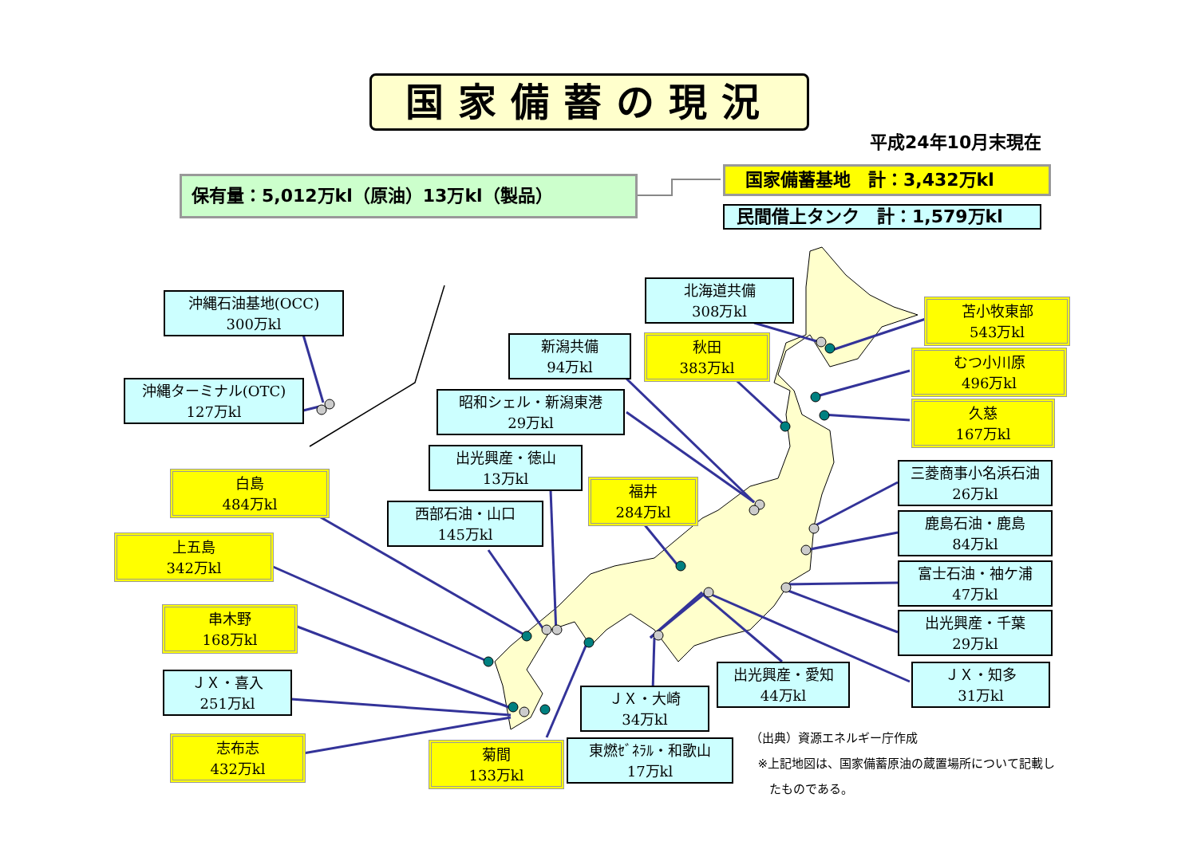国家備蓄の現況
平成24年10月末現在
保有量：5,012万kl（原油）13万kl（製品） 国家備蓄基地　計：3,432万kl
民間借上タンク　計：1,579万kl
沖縄石油基地(OCC)
300万kl
沖縄ターミナル(OTC)
127万kl
北海道共備
308万kl
苫小牧東部
543万kl
新潟共備
94万kl
秋田
383万kl
むつ小川原
496万kl
昭和シェル・新潟東港
29万kl
久慈
167万kl
出光興産・徳山
13万kl
白島
484万kl
福井
284万kl
三菱商事小名浜石油
26万kl
西部石油・山口
145万kl
鹿島石油・鹿島
84万kl
上五島
342万kl
富士石油・袖ケ浦
47万kl
串木野
168万kl
出光興産・千葉
29万kl
ＪＸ・喜入
251万kl
出光興産・愛知
44万kl
ＪＸ・知多
31万kl
ＪＸ・大崎
34万kl
志布志
432万kl
菊間
133万kl
東燃ｾﾞﾈﾗﾙ・和歌山
17万kl
（出典）資源エネルギー庁作成
※上記地図は、国家備蓄原油の蔵置場所について記載し
たものである。